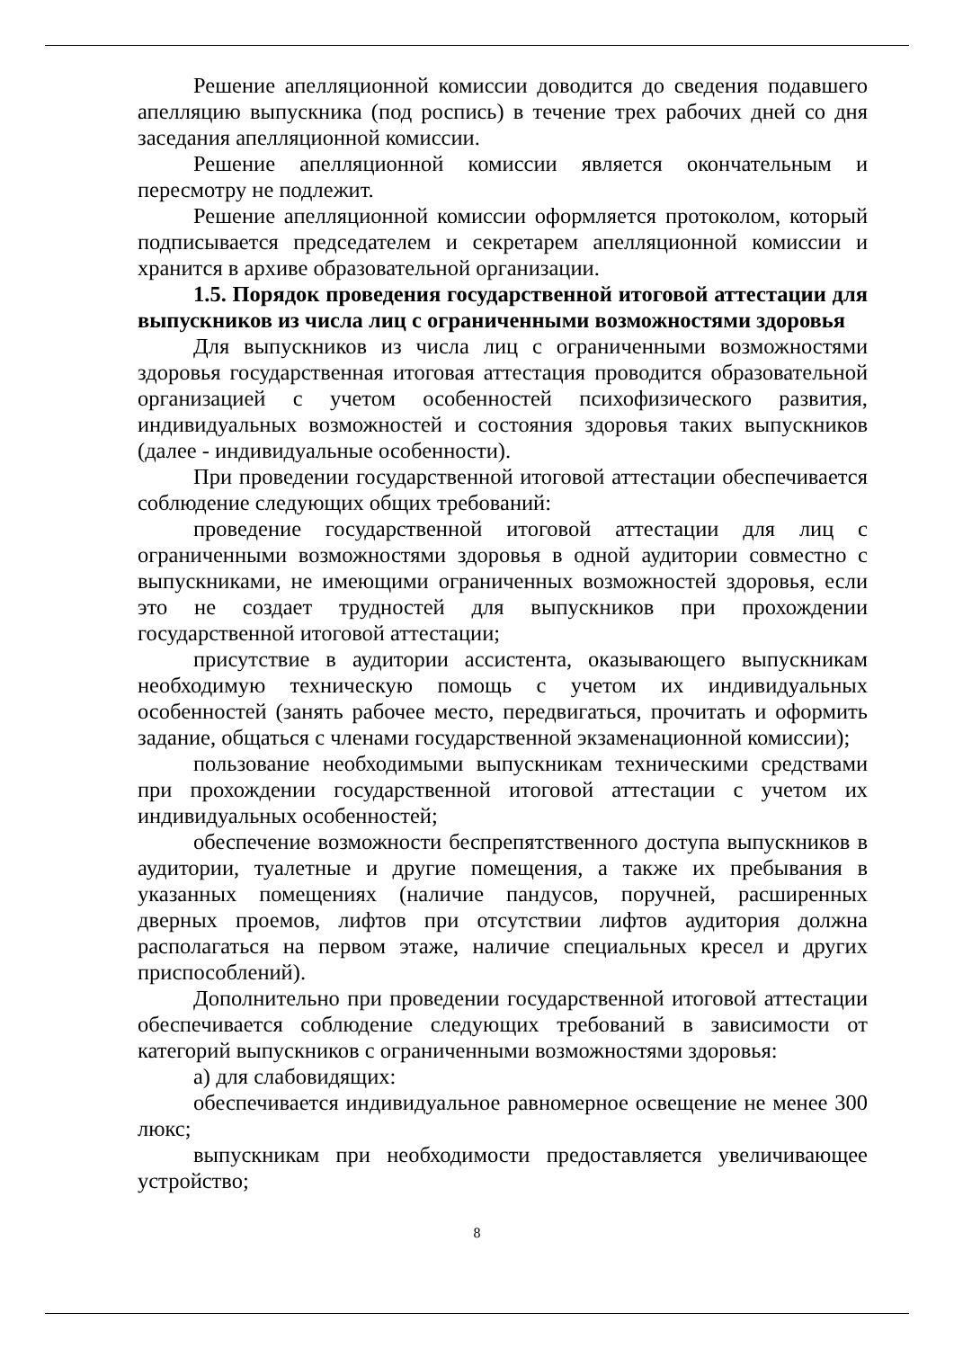Решение апелляционной комиссии доводится до сведения подавшего апелляцию выпускника (под роспись) в течение трех рабочих дней со дня заседания апелляционной комиссии.
Решение апелляционной комиссии является окончательным и пересмотру не подлежит.
Решение апелляционной комиссии оформляется протоколом, который подписывается председателем и секретарем апелляционной комиссии и хранится в архиве образовательной организации.
1.5. Порядок проведения государственной итоговой аттестации для выпускников из числа лиц с ограниченными возможностями здоровья
Для выпускников из числа лиц с ограниченными возможностями здоровья государственная итоговая аттестация проводится образовательной организацией с учетом особенностей психофизического развития, индивидуальных возможностей и состояния здоровья таких выпускников (далее - индивидуальные особенности).
При проведении государственной итоговой аттестации обеспечивается соблюдение следующих общих требований:
проведение государственной итоговой аттестации для лиц с ограниченными возможностями здоровья в одной аудитории совместно с выпускниками, не имеющими ограниченных возможностей здоровья, если это не создает трудностей для выпускников при прохождении государственной итоговой аттестации;
присутствие в аудитории ассистента, оказывающего выпускникам необходимую техническую помощь с учетом их индивидуальных особенностей (занять рабочее место, передвигаться, прочитать и оформить задание, общаться с членами государственной экзаменационной комиссии);
пользование необходимыми выпускникам техническими средствами при прохождении государственной итоговой аттестации с учетом их индивидуальных особенностей;
обеспечение возможности беспрепятственного доступа выпускников в аудитории, туалетные и другие помещения, а также их пребывания в указанных помещениях (наличие пандусов, поручней, расширенных дверных проемов, лифтов при отсутствии лифтов аудитория должна располагаться на первом этаже, наличие специальных кресел и других приспособлений).
Дополнительно при проведении государственной итоговой аттестации обеспечивается соблюдение следующих требований в зависимости от категорий выпускников с ограниченными возможностями здоровья:
а) для слабовидящих:
обеспечивается индивидуальное равномерное освещение не менее 300 люкс;
выпускникам при необходимости предоставляется увеличивающее устройство;
8